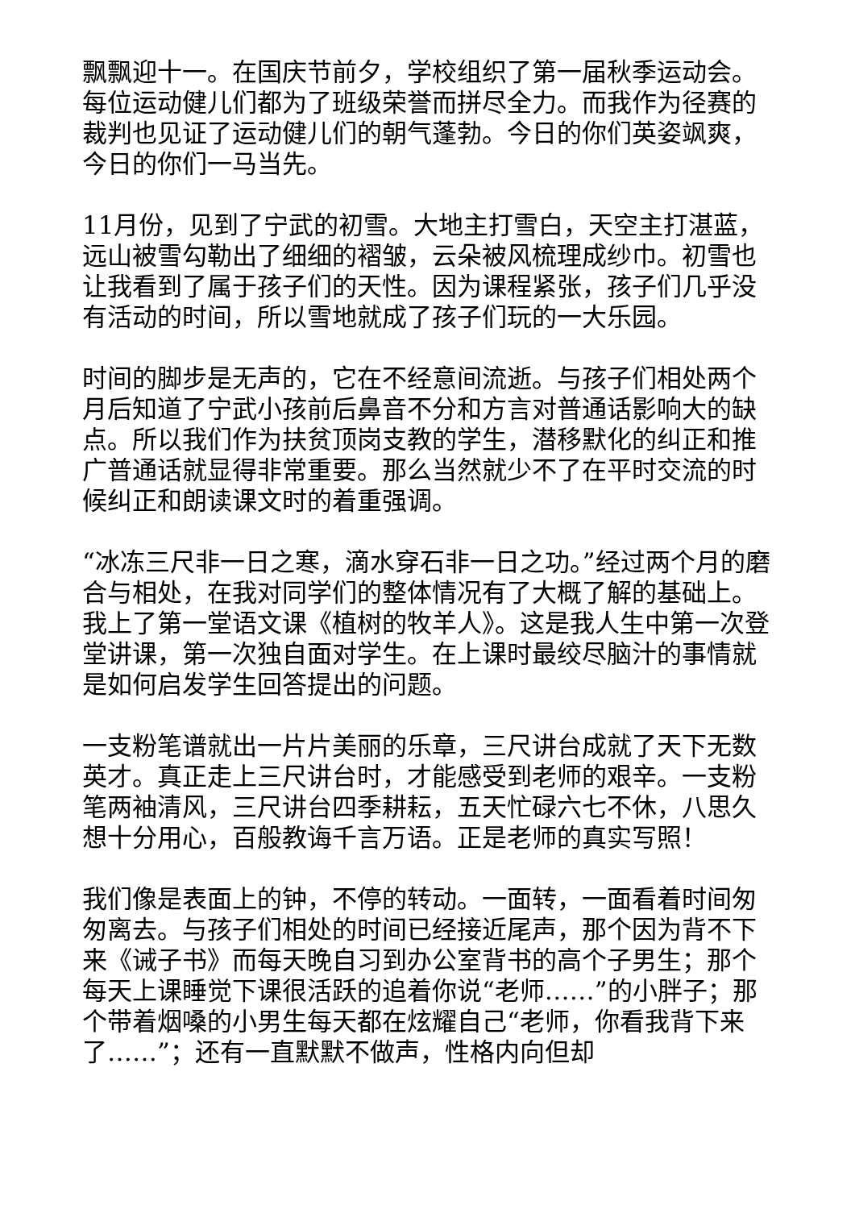飘飘迎十一。在国庆节前夕，学校组织了第一届秋季运动会。每位运动健儿们都为了班级荣誉而拼尽全力。而我作为径赛的裁判也见证了运动健儿们的朝气蓬勃。今日的你们英姿飒爽，今日的你们一马当先。
11月份，见到了宁武的初雪。大地主打雪白，天空主打湛蓝，远山被雪勾勒出了细细的褶皱，云朵被风梳理成纱巾。初雪也让我看到了属于孩子们的天性。因为课程紧张，孩子们几乎没有活动的时间，所以雪地就成了孩子们玩的一大乐园。
时间的脚步是无声的，它在不经意间流逝。与孩子们相处两个月后知道了宁武小孩前后鼻音不分和方言对普通话影响大的缺点。所以我们作为扶贫顶岗支教的学生，潜移默化的纠正和推广普通话就显得非常重要。那么当然就少不了在平时交流的时候纠正和朗读课文时的着重强调。
“冰冻三尺非一日之寒，滴水穿石非一日之功。”经过两个月的磨合与相处，在我对同学们的整体情况有了大概了解的基础上。我上了第一堂语文课《植树的牧羊人》。这是我人生中第一次登堂讲课，第一次独自面对学生。在上课时最绞尽脑汁的事情就是如何启发学生回答提出的问题。
一支粉笔谱就出一片片美丽的乐章，三尺讲台成就了天下无数英才。真正走上三尺讲台时，才能感受到老师的艰辛。一支粉笔两袖清风，三尺讲台四季耕耘，五天忙碌六七不休，八思久想十分用心，百般教诲千言万语。正是老师的真实写照！
我们像是表面上的钟，不停的转动。一面转，一面看着时间匆匆离去。与孩子们相处的时间已经接近尾声，那个因为背不下来《诫子书》而每天晚自习到办公室背书的高个子男生；那个每天上课睡觉下课很活跃的追着你说“老师……”的小胖子；那个带着烟嗓的小男生每天都在炫耀自己“老师，你看我背下来了……”；还有一直默默不做声，性格内向但却